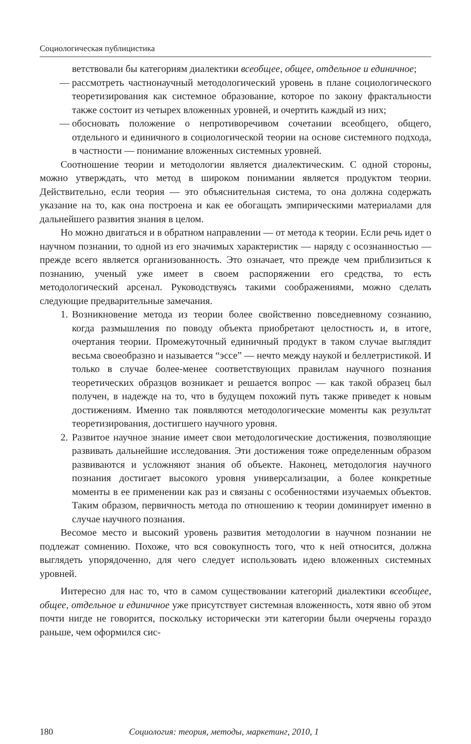Социологическая публицистика
ветствовали бы категориям диалектики всеобщее, общее, отдельное и единичное;
— рассмотреть частнонаучный методологический уровень в плане социологического теоретизирования как системное образование, которое по закону фрактальности также состоит из четырех вложенных уровней, и очертить каждый из них;
— обосновать положение о непротиворечивом сочетании всеобщего, общего, отдельного и единичного в социологической теории на основе системного подхода, в частности — понимание вложенных системных уровней.
Соотношение теории и методологии является диалектическим. С одной стороны, можно утверждать, что метод в широком понимании является продуктом теории. Действительно, если теория — это объяснительная система, то она должна содержать указание на то, как она построена и как ее обогащать эмпирическими материалами для дальнейшего развития знания в целом.
Но можно двигаться и в обратном направлении — от метода к теории. Если речь идет о научном познании, то одной из его значимых характеристик — наряду с осознанностью — прежде всего является организованность. Это означает, что прежде чем приблизиться к познанию, ученый уже имеет в своем распоряжении его средства, то есть методологический арсенал. Руководствуясь такими соображениями, можно сделать следующие предварительные замечания.
1. Возникновение метода из теории более свойственно повседневному сознанию, когда размышления по поводу объекта приобретают целостность и, в итоге, очертания теории. Промежуточный единичный продукт в таком случае выглядит весьма своеобразно и называется “эссе” — нечто между наукой и беллетристикой. И только в случае более-менее соответствующих правилам научного познания теоретических образцов возникает и решается вопрос — как такой образец был получен, в надежде на то, что в будущем похожий путь также приведет к новым достижениям. Именно так появляются методологические моменты как результат теоретизирования, достигшего научного уровня.
2. Развитое научное знание имеет свои методологические достижения, позволяющие развивать дальнейшие исследования. Эти достижения тоже определенным образом развиваются и усложняют знания об объекте. Наконец, методология научного познания достигает высокого уровня универсализации, а более конкретные моменты в ее применении как раз и связаны с особенностями изучаемых объектов. Таким образом, первичность метода по отношению к теории доминирует именно в случае научного познания.
Весомое место и высокий уровень развития методологии в научном познании не подлежат сомнению. Похоже, что вся совокупность того, что к ней относится, должна выглядеть упорядоченно, для чего следует использовать идею вложенных системных уровней.
Интересно для нас то, что в самом существовании категорий диалектики всеобщее, общее, отдельное и единичное уже присутствует системная вложенность, хотя явно об этом почти нигде не говорится, поскольку исторически эти категории были очерчены гораздо раньше, чем оформился сис-
180 Социология: теория, методы, маркетинг, 2010, 1